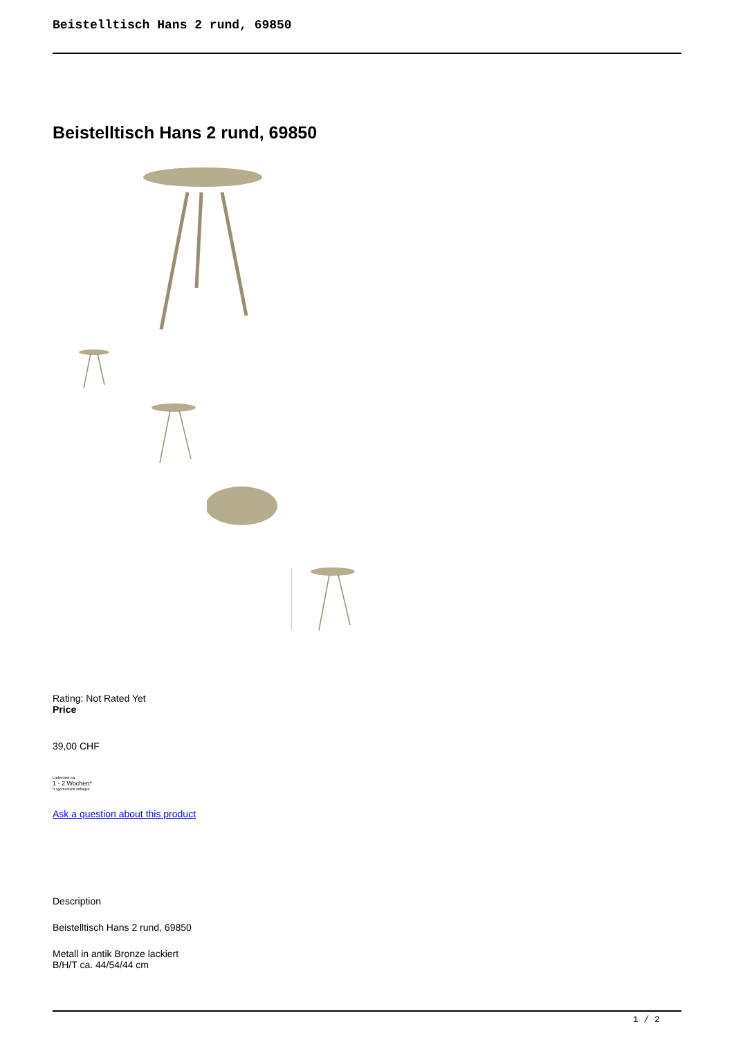Beistelltisch Hans 2 rund, 69850
Beistelltisch Hans 2 rund, 69850
Rating: Not Rated Yet
Price
39,00 CHF
Lieferzeit ca.
1 - 2 Wochen*
*Lagerbestand anfragen
Ask a question about this product
Description
Beistelltisch Hans 2 rund, 69850
Metall in antik Bronze lackiert
B/H/T ca. 44/54/44 cm
1 / 2